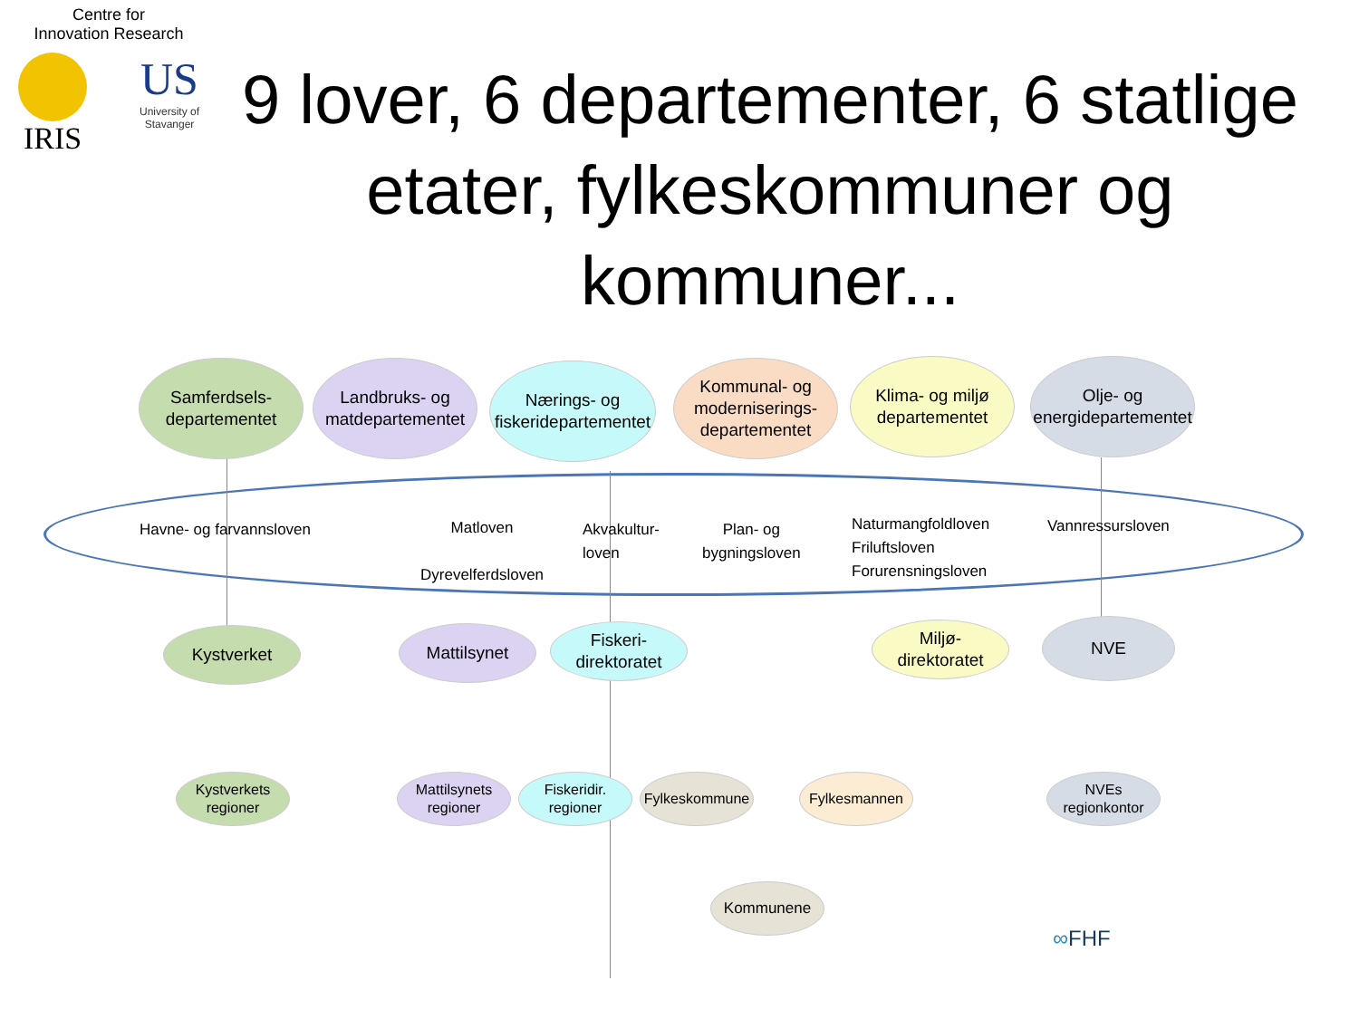Centre for
Innovation Research
IRIS
US
University of
Stavanger
9 lover, 6 departementer, 6 statlige etater, fylkeskommuner og kommuner...
Samferdsels-
departementet
Landbruks- og
matdepartementet
Nærings- og
fiskeridepartementet
Kommunal- og
moderniserings-
departementet
Klima- og miljø
departementet
Olje- og
energidepartementet
Havne- og farvannsloven
Matloven
Dyrevelferdsloven
Akvakultur-
loven
Plan- og
bygningsloven
Naturmangfoldloven
Friluftsloven
Forurensningsloven
Vannressursloven
Kystverket Mattilsynet
Fiskeri-
direktoratet
Miljø-
direktoratet
NVE
Kystverkets
regioner
Mattilsynets
regioner
Fiskeridir.
regioner
Fylkeskommune
Fylkesmannen
NVEs
regionkontor
Kommunene
∞FHF